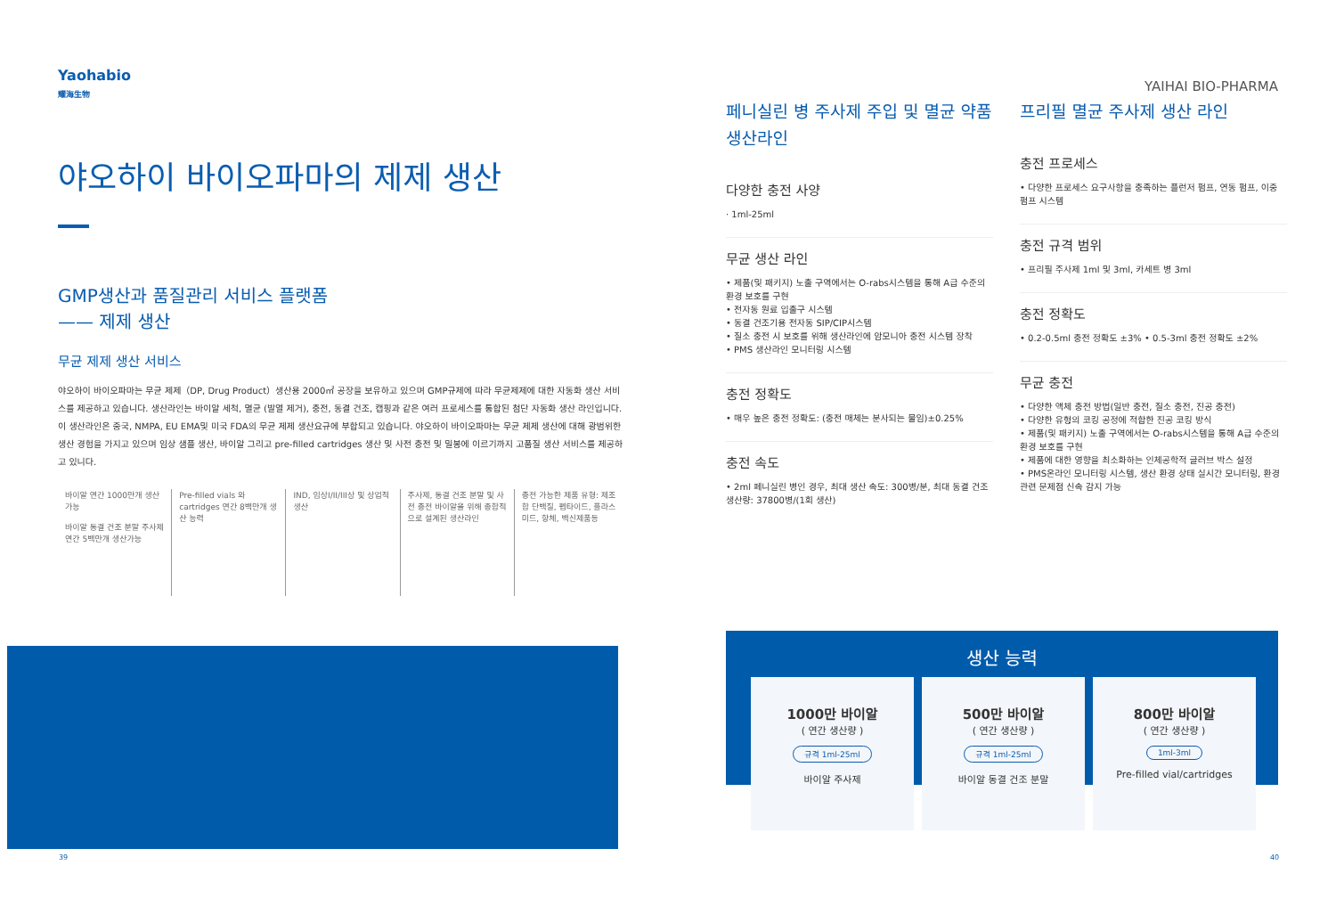Yaohabio
耀海生物
YAIHAI BIO-PHARMA
야오하이 바이오파마의 제제 생산
GMP생산과 품질관리 서비스 플랫폼
—— 제제 생산
무균 제제 생산 서비스
야오하이 바이오파마는 무균 제제（DP, Drug Product）생산용 2000㎡ 공장을 보유하고 있으며 GMP규제에 따라 무균제제에 대한 자동화 생산 서비스를 제공하고 있습니다. 생산라인는 바이알 세척, 멸균 (발열 제거), 충전, 동결 건조, 캡핑과 같은 여러 프로세스를 통합된 첨단 자동화 생산 라인입니다. 이 생산라인은 중국, NMPA, EU EMA및 미국 FDA의 무균 제제 생산요규에 부합되고 있습니다. 야오하이 바이오파마는 무균 제제 생산에 대해 광범위한 생산 경험을 가지고 있으며 임상 샘플 생산, 바이알 그리고 pre-filled cartridges 생산 및 사전 충전 및 밀봉에 이르기까지 고품질 생산 서비스를 제공하고 있니다.
바이알 연간 1000만개 생산가능
바이알 동결 건조 분말 주사제 연간 5백만개 생산가능
Pre-filled vials 와 cartridges 연간 8백만개 생산 능력
IND, 임상I/II/III상 및 상업적 생산
주사제, 동결 건조 분말 및 사전 충전 바이알을 위해 종합적으로 설계된 생산라인
충전 가능한 제품 유형: 제조합 단백질, 펩타이드, 플라스미드, 항체, 백신제품등
페니실린 병 주사제 주입 및 멸균 약품 생산라인
다양한 충전 사양
· 1ml-25ml
무균 생산 라인
• 제품(및 패키지) 노출 구역에서는 O-rabs시스템을 통해 A급 수준의 환경 보호를 구현
• 전자동 원료 입출구 시스템
• 동결 건조기용 전자동 SIP/CIP시스템
• 질소 충전 시 보호를 위해 생산라인에 암모니아 충전 시스템 장착
• PMS 생산라인 모니터링 시스템
충전 정확도
• 매우 높은 충전 정확도: (충전 매체는 분사되는 물임)±0.25%
충전 속도
• 2ml 페니실린 병인 경우, 최대 생산 속도: 300병/분, 최대 동결 건조 생산량: 37800병/(1회 생산)
프리필 멸균 주사제 생산 라인
충전 프로세스
• 다양한 프로세스 요구사항을 충족하는 플런저 펌프, 연동 펌프, 이중 펌프 시스템
충전 규격 범위
• 프리필 주사제 1ml 및 3ml, 카세트 병 3ml
충전 정확도
• 0.2-0.5ml 충전 정확도 ±3% • 0.5-3ml 충전 정확도 ±2%
무균 충전
• 다양한 액체 충전 방법(일반 충전, 질소 충전, 진공 충전)
• 다양한 유형의 코킹 공정에 적합한 진공 코킹 방식
• 제품(및 패키지) 노출 구역에서는 O-rabs시스템을 통해 A급 수준의 환경 보호를 구현
• 제품에 대한 영향을 최소화하는 인체공학적 글러브 박스 설정
• PMS온라인 모니터링 시스템, 생산 환경 상태 실시간 모니터링, 환경 관련 문제점 신속 감지 가능
생산 능력
1000만 바이알
( 연간 생산량 )
규격 1ml-25ml
바이알 주사제
500만 바이알
( 연간 생산량 )
규격 1ml-25ml
바이알 동결 건조 분말
800만 바이알
( 연간 생산량 )
1ml-3ml
Pre-filled vial/cartridges
39 40